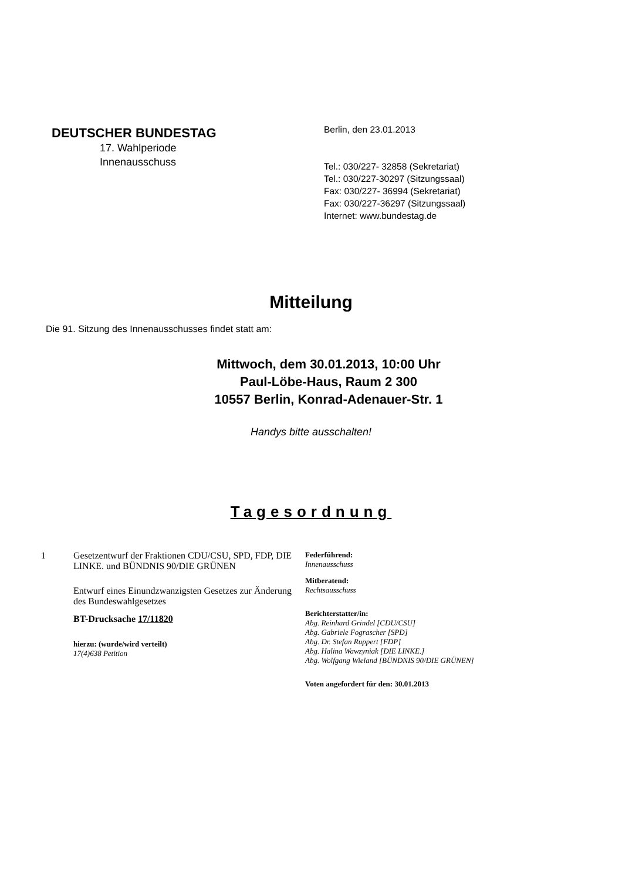DEUTSCHER BUNDESTAG
17. Wahlperiode
Innenausschuss
Berlin, den 23.01.2013
Tel.: 030/227- 32858 (Sekretariat)
Tel.: 030/227-30297 (Sitzungssaal)
Fax: 030/227- 36994 (Sekretariat)
Fax: 030/227-36297 (Sitzungssaal)
Internet: www.bundestag.de
Mitteilung
Die 91. Sitzung des Innenausschusses findet statt am:
Mittwoch, dem 30.01.2013, 10:00 Uhr
Paul-Löbe-Haus, Raum 2 300
10557 Berlin, Konrad-Adenauer-Str. 1
Handys bitte ausschalten!
Tagesordnung
1 Gesetzentwurf der Fraktionen CDU/CSU, SPD, FDP, DIE LINKE. und BÜNDNIS 90/DIE GRÜNEN
Entwurf eines Einundzwanzigsten Gesetzes zur Änderung des Bundeswahlgesetzes
BT-Drucksache 17/11820
hierzu: (wurde/wird verteilt)
17(4)638 Petition
Federführend:
Innenausschuss
Mitberatend:
Rechtsausschuss
Berichterstatter/in:
Abg. Reinhard Grindel [CDU/CSU]
Abg. Gabriele Fograscher [SPD]
Abg. Dr. Stefan Ruppert [FDP]
Abg. Halina Wawzyniak [DIE LINKE.]
Abg. Wolfgang Wieland [BÜNDNIS 90/DIE GRÜNEN]
Voten angefordert für den: 30.01.2013